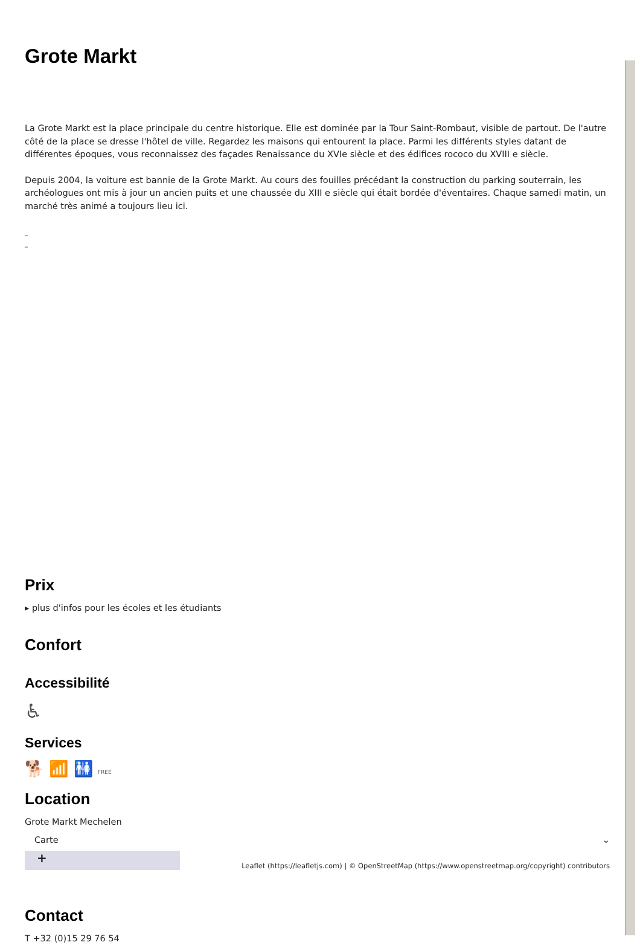Grote Markt
La Grote Markt est la place principale du centre historique. Elle est dominée par la Tour Saint-Rombaut, visible de partout. De l'autre côté de la place se dresse l'hôtel de ville. Regardez les maisons qui entourent la place. Parmi les différents styles datant de différentes époques, vous reconnaissez des façades Renaissance du XVIe siècle et des édifices rococo du XVIII e siècle.
Depuis 2004, la voiture est bannie de la Grote Markt. Au cours des fouilles précédant la construction du parking souterrain, les archéologues ont mis à jour un ancien puits et une chaussée du XIII e siècle qui était bordée d'éventaires. Chaque samedi matin, un marché très animé a toujours lieu ici.
_
_
Prix
▸ plus d'infos pour les écoles et les étudiants
Confort
Accessibilité
♿
Services
🐕 📶 🚻 FREE
Location
Grote Markt Mechelen
Carte ⌄
+
Leaflet (https://leafletjs.com) | © OpenStreetMap (https://www.openstreetmap.org/copyright) contributors
Contact
T +32 (0)15 29 76 54